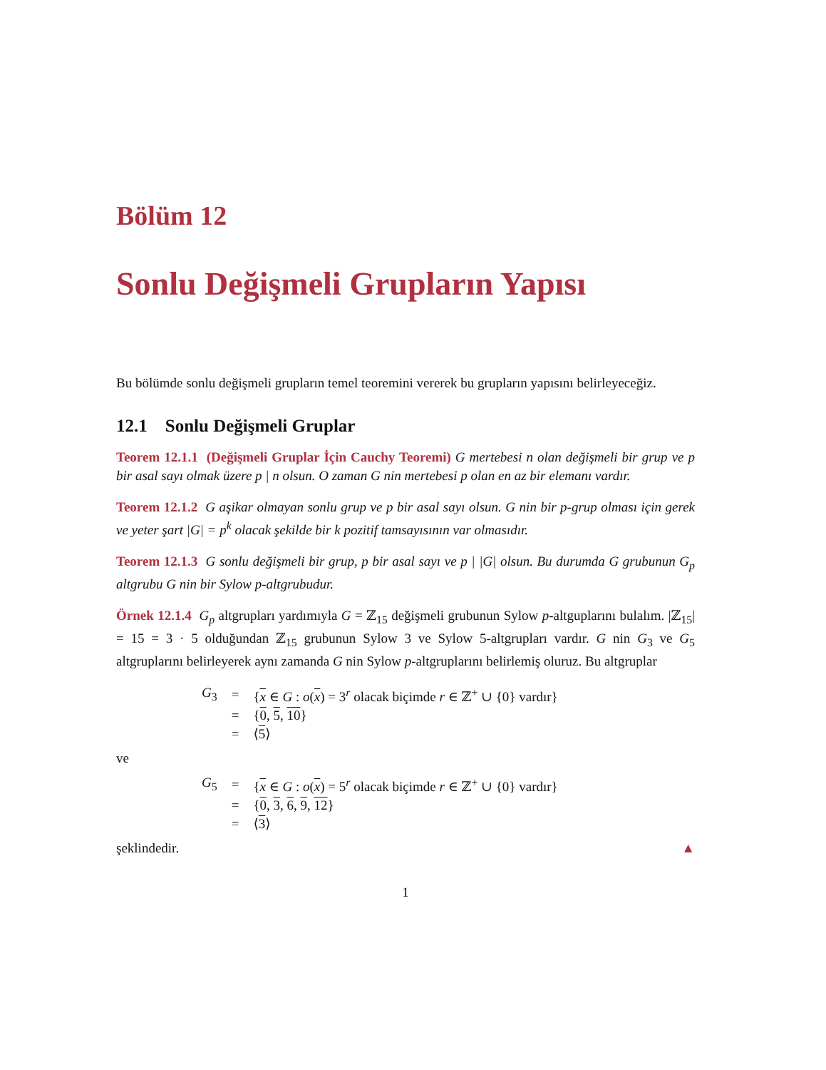Bölüm 12
Sonlu Değişmeli Grupların Yapısı
Bu bölümde sonlu değişmeli grupların temel teoremini vererek bu grupların yapısını belirleyeceğiz.
12.1 Sonlu Değişmeli Gruplar
Teorem 12.1.1 (Değişmeli Gruplar İçin Cauchy Teoremi) G mertebesi n olan değişmeli bir grup ve p bir asal sayı olmak üzere p | n olsun. O zaman G nin mertebesi p olan en az bir elemanı vardır.
Teorem 12.1.2 G aşikar olmayan sonlu grup ve p bir asal sayı olsun. G nin bir p-grup olması için gerek ve yeter şart |G| = p<sup>k</sup> olacak şekilde bir k pozitif tamsayısının var olmasıdır.
Teorem 12.1.3 G sonlu değişmeli bir grup, p bir asal sayı ve p | |G| olsun. Bu durumda G grubunun G<sub>p</sub> altgrubu G nin bir Sylow p-altgrubudur.
Örnek 12.1.4 G<sub>p</sub> altgrupları yardımıyla G = ℤ<sub>15</sub> değişmeli grubunun Sylow p-altguplarını bulalım. |ℤ<sub>15</sub>| = 15 = 3 · 5 olduğundan ℤ<sub>15</sub> grubunun Sylow 3 ve Sylow 5-altgrupları vardır. G nin G<sub>3</sub> ve G<sub>5</sub> altgruplarını belirleyerek aynı zamanda G nin Sylow p-altgruplarını belirlemiş oluruz. Bu altgruplar
| G<sub>3</sub> | = | { x ∈ G : o ( x ) = 3<sup>r</sup> olacak biçimde r ∈ ℤ<sup>+</sup> ∪ {0} vardır} |
| | = | { 0 , 5 , 10 } |
| | = | ⟨ 5 ⟩ |
ve
| G<sub>5</sub> | = | { x ∈ G : o ( x ) = 5<sup>r</sup> olacak biçimde r ∈ ℤ<sup>+</sup> ∪ {0} vardır} |
| | = | { 0 , 3 , 6 , 9 , 12 } |
| | = | ⟨ 3 ⟩ |
şeklindedir. ▲
1